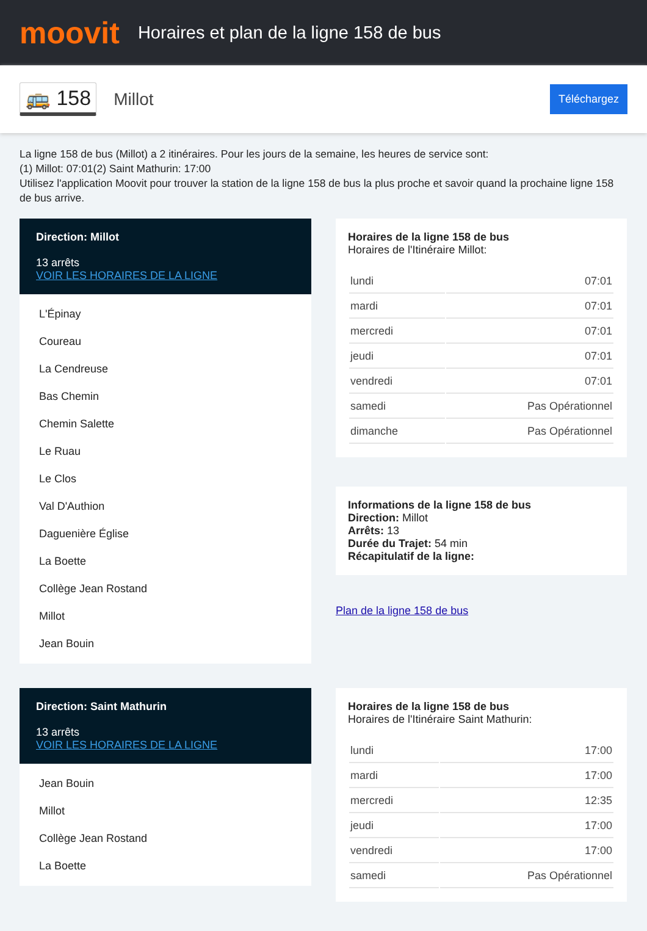moovit
Horaires et plan de la ligne 158 de bus
🚌 158 Millot Téléchargez
La ligne 158 de bus (Millot) a 2 itinéraires. Pour les jours de la semaine, les heures de service sont:
(1) Millot: 07:01(2) Saint Mathurin: 17:00
Utilisez l'application Moovit pour trouver la station de la ligne 158 de bus la plus proche et savoir quand la prochaine ligne 158 de bus arrive.
Direction: Millot
13 arrêts
VOIR LES HORAIRES DE LA LIGNE
L'Épinay
Coureau
La Cendreuse
Bas Chemin
Chemin Salette
Le Ruau
Le Clos
Val D'Authion
Daguenière Église
La Boette
Collège Jean Rostand
Millot
Jean Bouin
Horaires de la ligne 158 de bus
Horaires de l'Itinéraire Millot:
| lundi | 07:01 |
| mardi | 07:01 |
| mercredi | 07:01 |
| jeudi | 07:01 |
| vendredi | 07:01 |
| samedi | Pas Opérationnel |
| dimanche | Pas Opérationnel |
Informations de la ligne 158 de bus
Direction: Millot
Arrêts: 13
Durée du Trajet: 54 min
Récapitulatif de la ligne:
Plan de la ligne 158 de bus
Direction: Saint Mathurin
13 arrêts
VOIR LES HORAIRES DE LA LIGNE
Jean Bouin
Millot
Collège Jean Rostand
La Boette
Horaires de la ligne 158 de bus
Horaires de l'Itinéraire Saint Mathurin:
| lundi | 17:00 |
| mardi | 17:00 |
| mercredi | 12:35 |
| jeudi | 17:00 |
| vendredi | 17:00 |
| samedi | Pas Opérationnel |